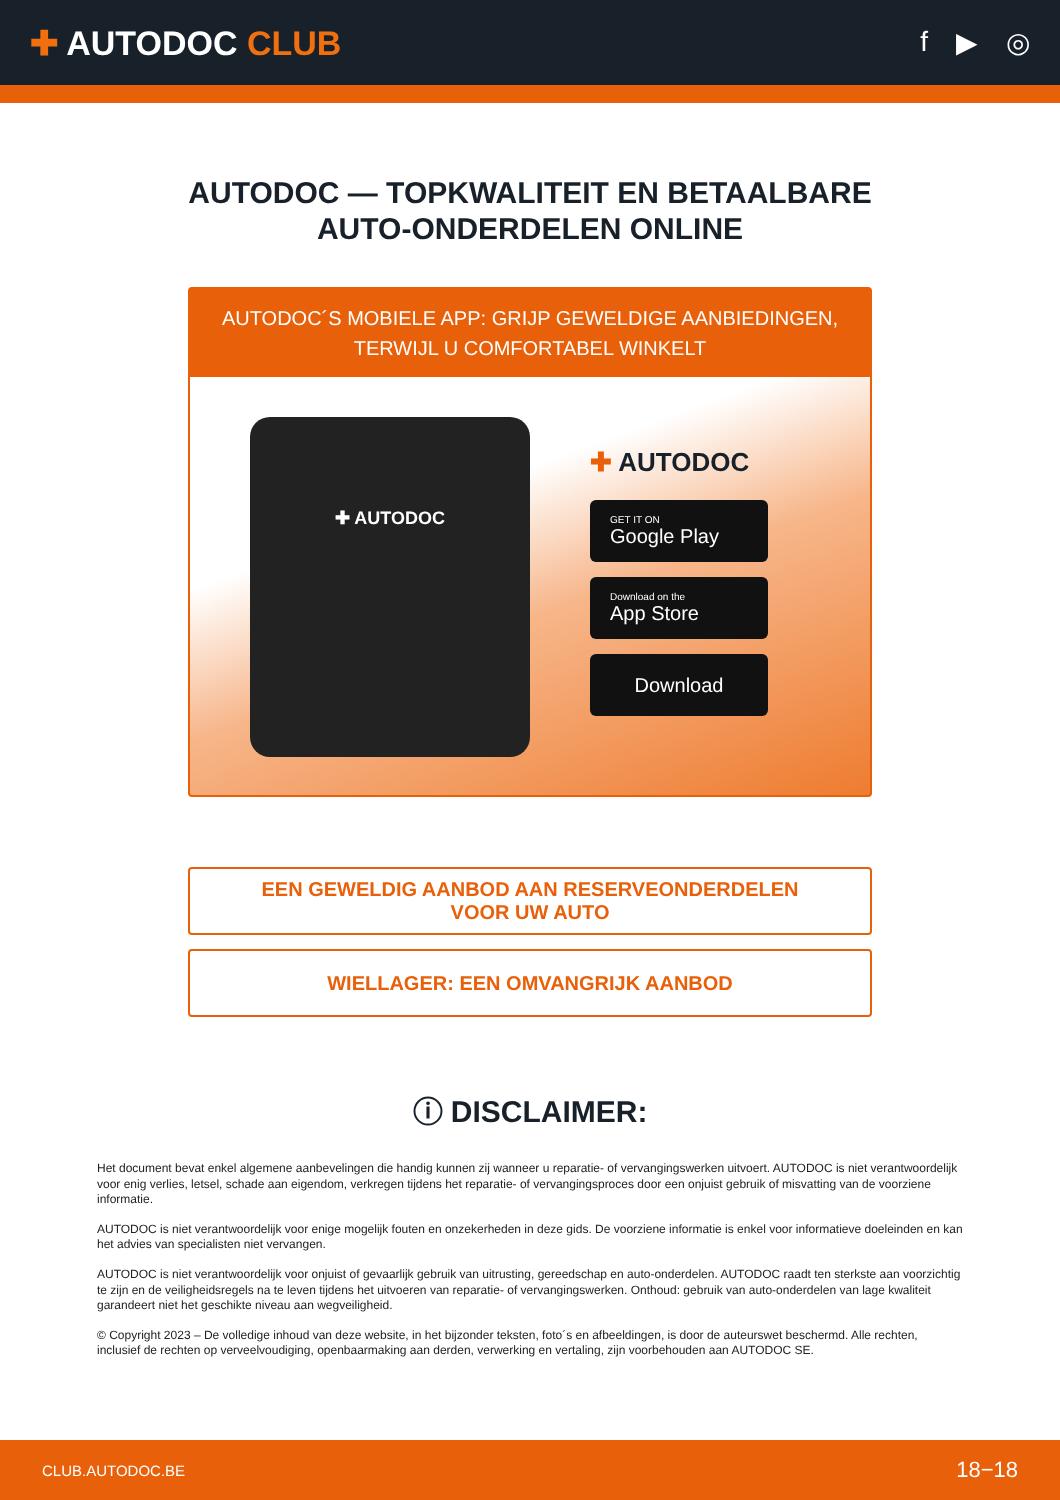✚ AUTODOC CLUB
f ▶ ◎
AUTODOC — TOPKWALITEIT EN BETAALBARE AUTO-ONDERDELEN ONLINE
AUTODOC´S MOBIELE APP: GRIJP GEWELDIGE AANBIEDINGEN,
TERWIJL U COMFORTABEL WINKELT
✚ AUTODOC
✚ AUTODOC
GET IT ON
Google Play
Download on the
App Store
Download
EEN GEWELDIG AANBOD AAN RESERVEONDERDELEN
VOOR UW AUTO
WIELLAGER: EEN OMVANGRIJK AANBOD
ⓘ DISCLAIMER:
Het document bevat enkel algemene aanbevelingen die handig kunnen zij wanneer u reparatie- of vervangingswerken uitvoert. AUTODOC is niet verantwoordelijk voor enig verlies, letsel, schade aan eigendom, verkregen tijdens het reparatie- of vervangingsproces door een onjuist gebruik of misvatting van de voorziene informatie.
AUTODOC is niet verantwoordelijk voor enige mogelijk fouten en onzekerheden in deze gids. De voorziene informatie is enkel voor informatieve doeleinden en kan het advies van specialisten niet vervangen.
AUTODOC is niet verantwoordelijk voor onjuist of gevaarlijk gebruik van uitrusting, gereedschap en auto-onderdelen. AUTODOC raadt ten sterkste aan voorzichtig te zijn en de veiligheidsregels na te leven tijdens het uitvoeren van reparatie- of vervangingswerken. Onthoud: gebruik van auto-onderdelen van lage kwaliteit garandeert niet het geschikte niveau aan wegveiligheid.
© Copyright 2023 – De volledige inhoud van deze website, in het bijzonder teksten, foto´s en afbeeldingen, is door de auteurswet beschermd. Alle rechten, inclusief de rechten op verveelvoudiging, openbaarmaking aan derden, verwerking en vertaling, zijn voorbehouden aan AUTODOC SE.
CLUB.AUTODOC.BE 18−18